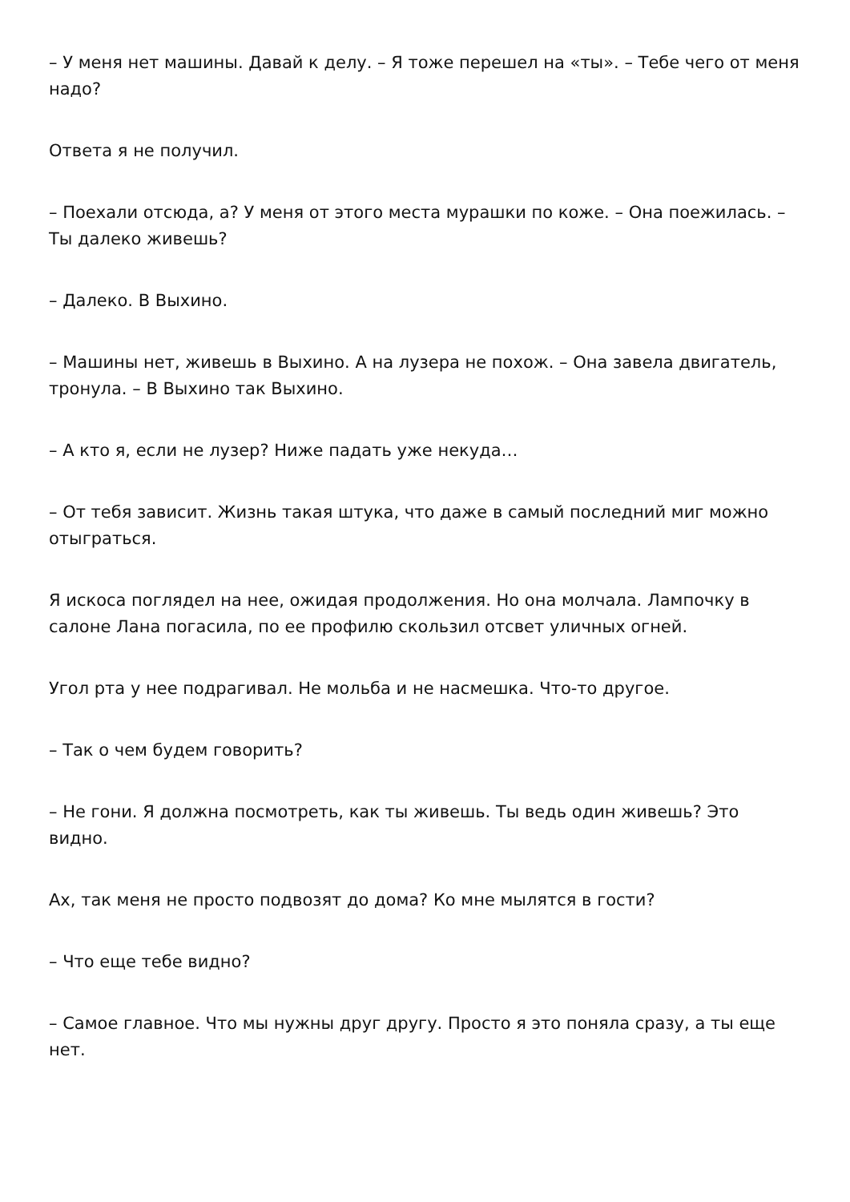– У меня нет машины. Давай к делу. – Я тоже перешел на «ты». – Тебе чего от меня надо?
Ответа я не получил.
– Поехали отсюда, а? У меня от этого места мурашки по коже. – Она поежилась. – Ты далеко живешь?
– Далеко. В Выхино.
– Машины нет, живешь в Выхино. А на лузера не похож. – Она завела двигатель, тронула. – В Выхино так Выхино.
– А кто я, если не лузер? Ниже падать уже некуда…
– От тебя зависит. Жизнь такая штука, что даже в самый последний миг можно отыграться.
Я искоса поглядел на нее, ожидая продолжения. Но она молчала. Лампочку в салоне Лана погасила, по ее профилю скользил отсвет уличных огней.
Угол рта у нее подрагивал. Не мольба и не насмешка. Что-то другое.
– Так о чем будем говорить?
– Не гони. Я должна посмотреть, как ты живешь. Ты ведь один живешь? Это видно.
Ах, так меня не просто подвозят до дома? Ко мне мылятся в гости?
– Что еще тебе видно?
– Самое главное. Что мы нужны друг другу. Просто я это поняла сразу, а ты еще нет.